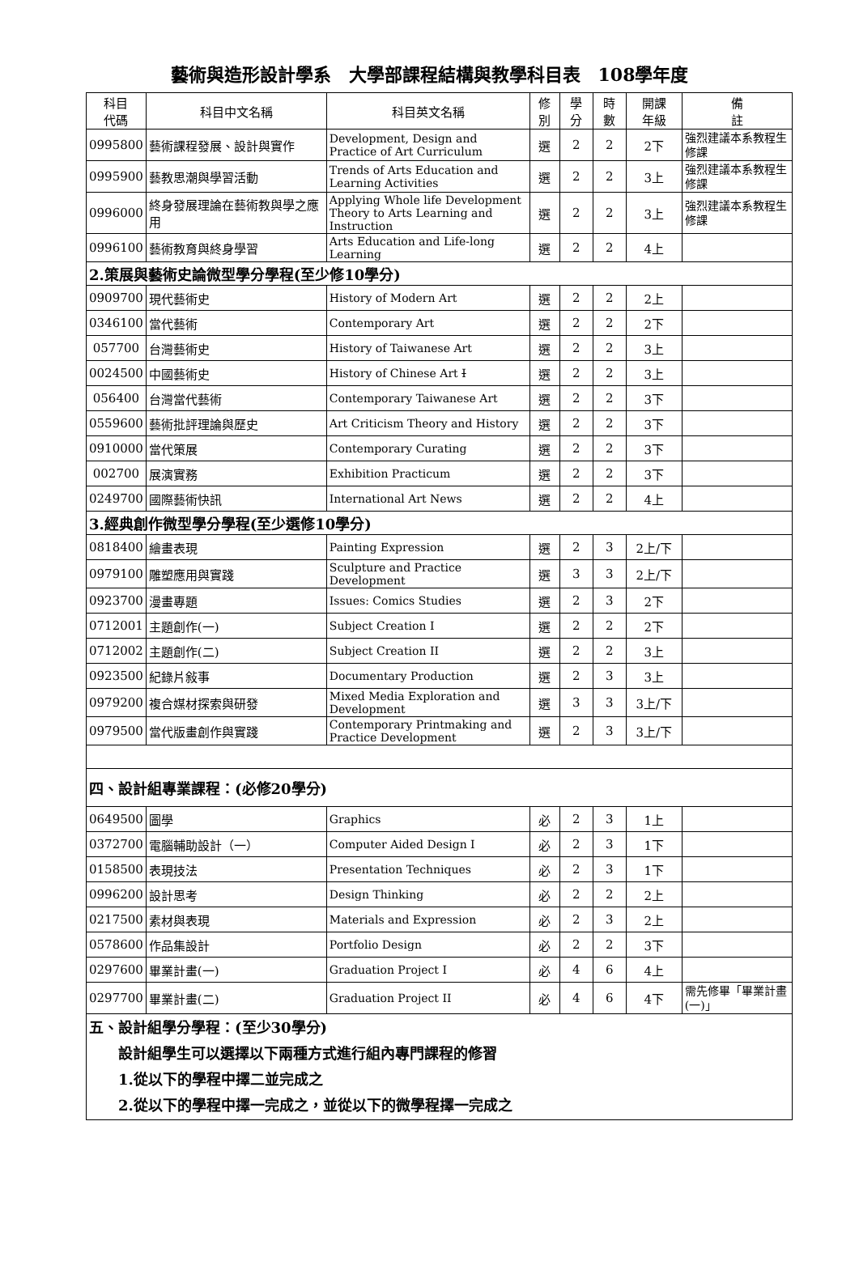藝術與造形設計學系　大學部課程結構與教學科目表　108學年度
| 科目 代碼 | 科目中文名稱 | 科目英文名稱 | 修 別 | 學 分 | 時 數 | 開課 年級 | 備 註 |
| --- | --- | --- | --- | --- | --- | --- | --- |
| 0995800 | 藝術課程發展、設計與實作 | Development, Design and Practice of Art Curriculum | 選 | 2 | 2 | 2下 | 強烈建議本系教程生修課 |
| 0995900 | 藝教思潮與學習活動 | Trends of Arts Education and Learning Activities | 選 | 2 | 2 | 3上 | 強烈建議本系教程生修課 |
| 0996000 | 終身發展理論在藝術教與學之應用 | Applying Whole life Development Theory to Arts Learning and Instruction | 選 | 2 | 2 | 3上 | 強烈建議本系教程生修課 |
| 0996100 | 藝術教育與終身學習 | Arts Education and Life-long Learning | 選 | 2 | 2 | 4上 | |
| 2.策展與藝術史論微型學分學程(至少修10學分) | | | | | | | |
| 0909700 | 現代藝術史 | History of Modern Art | 選 | 2 | 2 | 2上 | |
| 0346100 | 當代藝術 | Contemporary Art | 選 | 2 | 2 | 2下 | |
| 057700 | 台灣藝術史 | History of Taiwanese Art | 選 | 2 | 2 | 3上 | |
| 0024500 | 中國藝術史 | History of Chinese Art I | 選 | 2 | 2 | 3上 | |
| 056400 | 台灣當代藝術 | Contemporary Taiwanese Art | 選 | 2 | 2 | 3下 | |
| 0559600 | 藝術批評理論與歷史 | Art Criticism Theory and History | 選 | 2 | 2 | 3下 | |
| 0910000 | 當代策展 | Contemporary Curating | 選 | 2 | 2 | 3下 | |
| 002700 | 展演實務 | Exhibition Practicum | 選 | 2 | 2 | 3下 | |
| 0249700 | 國際藝術快訊 | International Art News | 選 | 2 | 2 | 4上 | |
| 3.經典創作微型學分學程(至少選修10學分) | | | | | | | |
| 0818400 | 繪畫表現 | Painting Expression | 選 | 2 | 3 | 2上/下 | |
| 0979100 | 雕塑應用與實踐 | Sculpture and Practice Development | 選 | 3 | 3 | 2上/下 | |
| 0923700 | 漫畫專題 | Issues: Comics Studies | 選 | 2 | 3 | 2下 | |
| 0712001 | 主題創作(一) | Subject Creation I | 選 | 2 | 2 | 2下 | |
| 0712002 | 主題創作(二) | Subject Creation II | 選 | 2 | 2 | 3上 | |
| 0923500 | 紀錄片敍事 | Documentary Production | 選 | 2 | 3 | 3上 | |
| 0979200 | 複合媒材探索與研發 | Mixed Media Exploration and Development | 選 | 3 | 3 | 3上/下 | |
| 0979500 | 當代版畫創作與實踐 | Contemporary Printmaking and Practice Development | 選 | 2 | 3 | 3上/下 | |
| 四、設計組專業課程：(必修20學分) | | | | | | | |
| 0649500 | 圖學 | Graphics | 必 | 2 | 3 | 1上 | |
| 0372700 | 電腦輔助設計（一） | Computer Aided Design I | 必 | 2 | 3 | 1下 | |
| 0158500 | 表現技法 | Presentation Techniques | 必 | 2 | 3 | 1下 | |
| 0996200 | 設計思考 | Design Thinking | 必 | 2 | 2 | 2上 | |
| 0217500 | 素材與表現 | Materials and Expression | 必 | 2 | 3 | 2上 | |
| 0578600 | 作品集設計 | Portfolio Design | 必 | 2 | 2 | 3下 | |
| 0297600 | 畢業計畫(一) | Graduation Project I | 必 | 4 | 6 | 4上 | |
| 0297700 | 畢業計畫(二) | Graduation Project II | 必 | 4 | 6 | 4下 | 需先修畢「畢業計畫(一)」 |
| 五、設計組學分學程：(至少30學分) 設計組學生可以選擇以下兩種方式進行組內專門課程的修習 1.從以下的學程中擇二並完成之 2.從以下的學程中擇一完成之，並從以下的微學程擇一完成之 | | | | | | | |